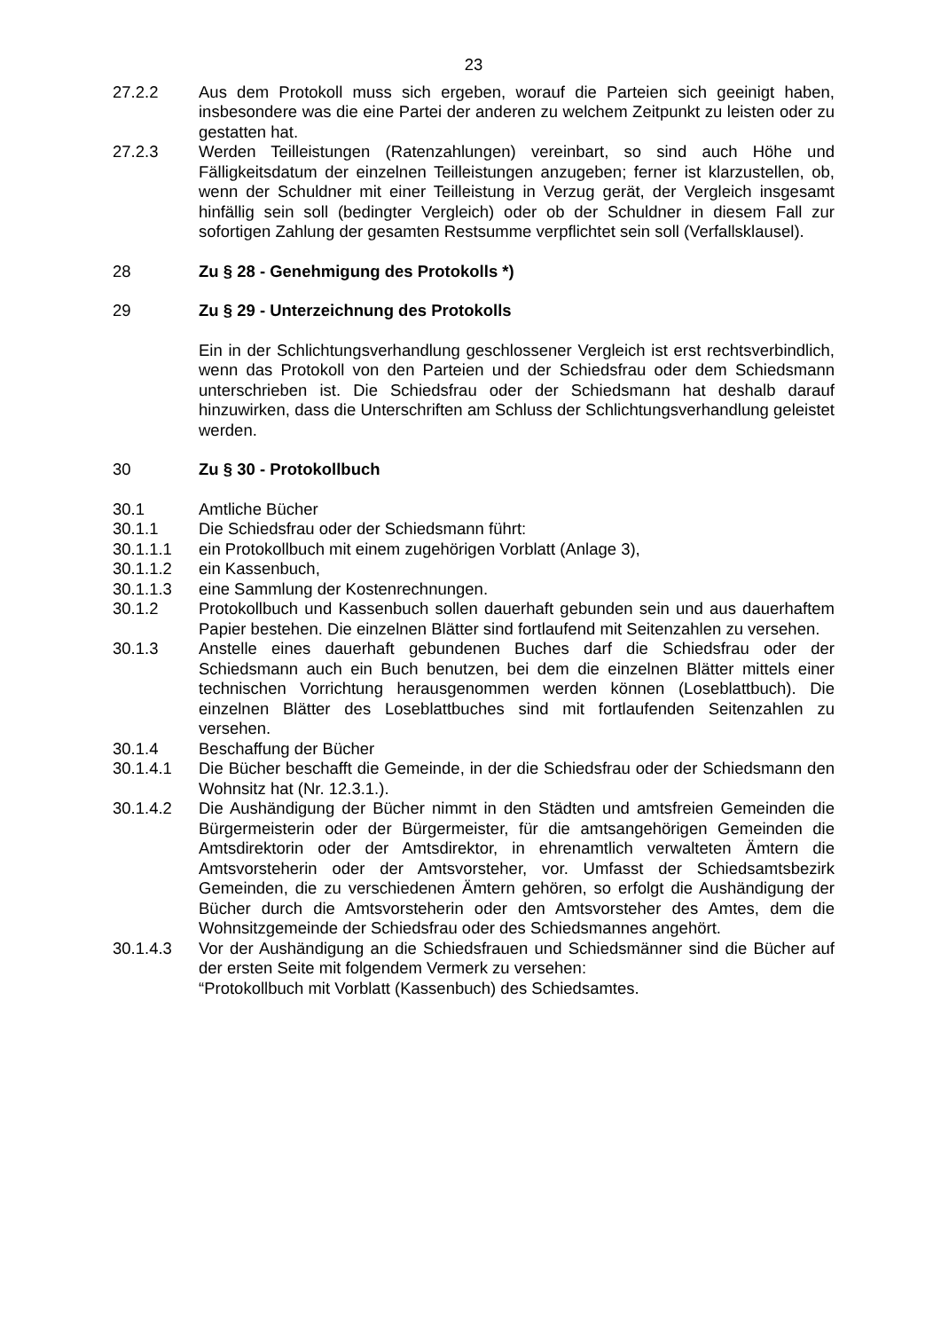23
27.2.2 Aus dem Protokoll muss sich ergeben, worauf die Parteien sich geeinigt haben, insbesondere was die eine Partei der anderen zu welchem Zeitpunkt zu leisten oder zu gestatten hat.
27.2.3 Werden Teilleistungen (Ratenzahlungen) vereinbart, so sind auch Höhe und Fälligkeitsdatum der einzelnen Teilleistungen anzugeben; ferner ist klarzustellen, ob, wenn der Schuldner mit einer Teilleistung in Verzug gerät, der Vergleich insgesamt hinfällig sein soll (bedingter Vergleich) oder ob der Schuldner in diesem Fall zur sofortigen Zahlung der gesamten Restsumme verpflichtet sein soll (Verfallsklausel).
28 Zu § 28 - Genehmigung des Protokolls *)
29 Zu § 29 - Unterzeichnung des Protokolls
Ein in der Schlichtungsverhandlung geschlossener Vergleich ist erst rechtsverbindlich, wenn das Protokoll von den Parteien und der Schiedsfrau oder dem Schiedsmann unterschrieben ist. Die Schiedsfrau oder der Schiedsmann hat deshalb darauf hinzuwirken, dass die Unterschriften am Schluss der Schlichtungsverhandlung geleistet werden.
30 Zu § 30 - Protokollbuch
30.1 Amtliche Bücher
30.1.1 Die Schiedsfrau oder der Schiedsmann führt:
30.1.1.1 ein Protokollbuch mit einem zugehörigen Vorblatt (Anlage 3),
30.1.1.2 ein Kassenbuch,
30.1.1.3 eine Sammlung der Kostenrechnungen.
30.1.2 Protokollbuch und Kassenbuch sollen dauerhaft gebunden sein und aus dauerhaftem Papier bestehen. Die einzelnen Blätter sind fortlaufend mit Seitenzahlen zu versehen.
30.1.3 Anstelle eines dauerhaft gebundenen Buches darf die Schiedsfrau oder der Schiedsmann auch ein Buch benutzen, bei dem die einzelnen Blätter mittels einer technischen Vorrichtung herausgenommen werden können (Loseblattbuch). Die einzelnen Blätter des Loseblattbuches sind mit fortlaufenden Seitenzahlen zu versehen.
30.1.4 Beschaffung der Bücher
30.1.4.1 Die Bücher beschafft die Gemeinde, in der die Schiedsfrau oder der Schiedsmann den Wohnsitz hat (Nr. 12.3.1.).
30.1.4.2 Die Aushändigung der Bücher nimmt in den Städten und amtsfreien Gemeinden die Bürgermeisterin oder der Bürgermeister, für die amtsangehörigen Gemeinden die Amtsdirektorin oder der Amtsdirektor, in ehrenamtlich verwalteten Ämtern die Amtsvorsteherin oder der Amtsvorsteher, vor. Umfasst der Schiedsamtsbezirk Gemeinden, die zu verschiedenen Ämtern gehören, so erfolgt die Aushändigung der Bücher durch die Amtsvorsteherin oder den Amtsvorsteher des Amtes, dem die Wohnsitzgemeinde der Schiedsfrau oder des Schiedsmannes angehört.
30.1.4.3 Vor der Aushändigung an die Schiedsfrauen und Schiedsmänner sind die Bücher auf der ersten Seite mit folgendem Vermerk zu versehen:
“Protokollbuch mit Vorblatt (Kassenbuch) des Schiedsamtes.